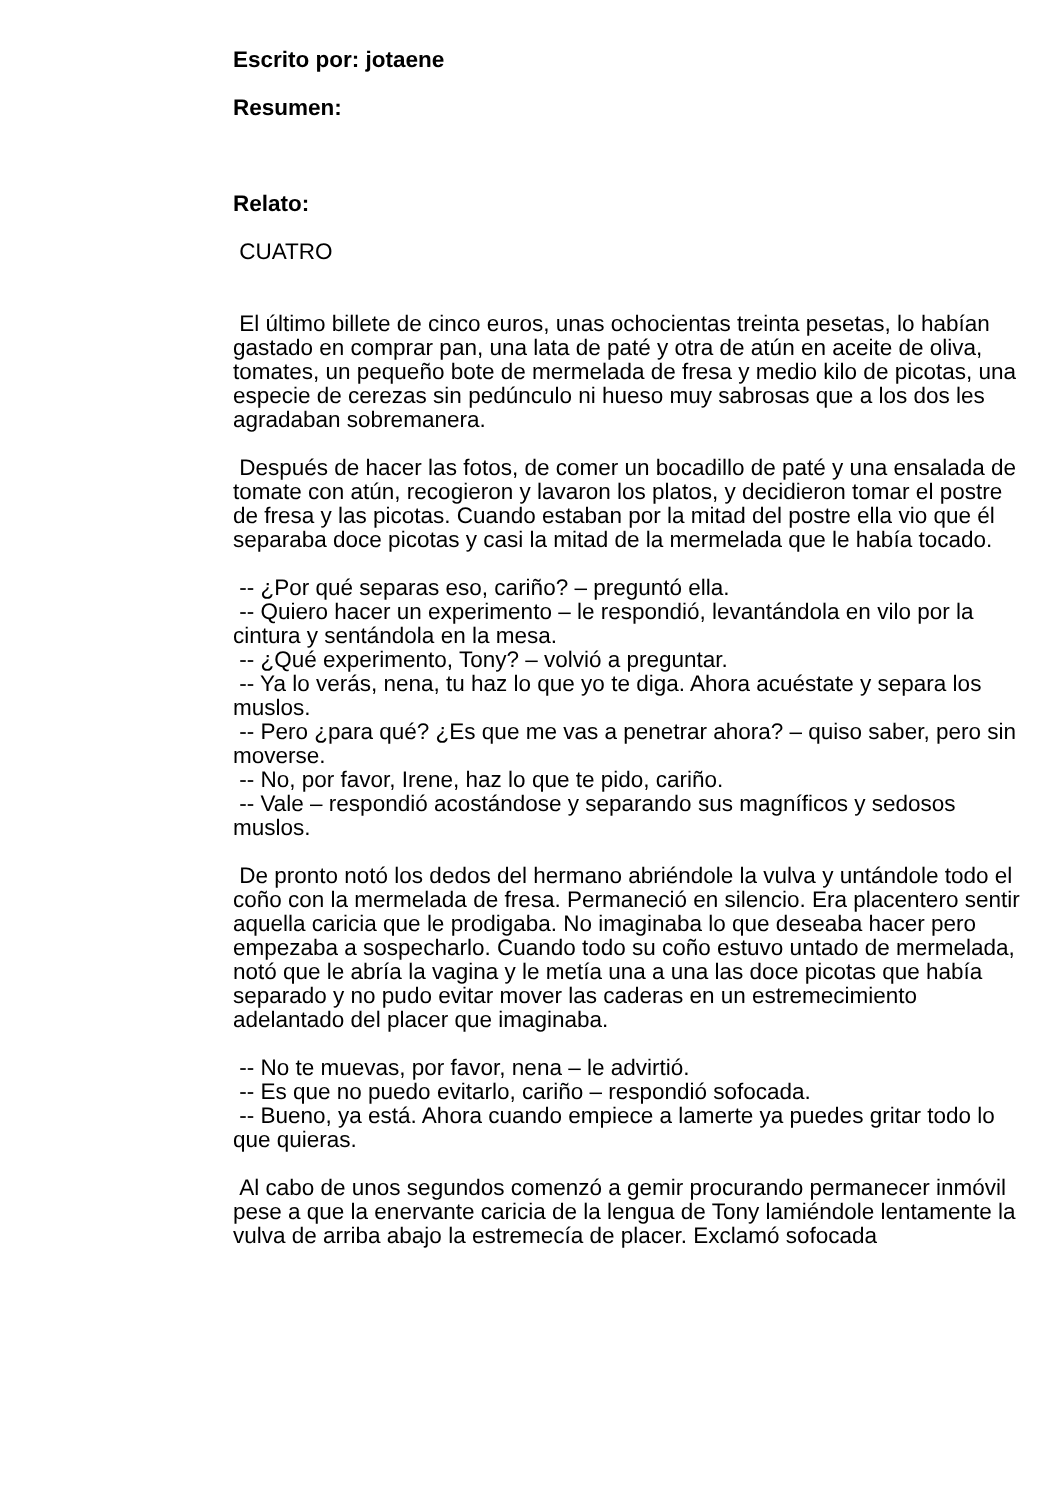Escrito por: jotaene
Resumen:
Relato:
CUATRO
El último billete de cinco euros, unas ochocientas treinta pesetas, lo habían gastado en comprar pan, una lata de paté y otra de atún en aceite de oliva, tomates, un pequeño bote de mermelada de fresa y medio kilo de picotas, una especie de cerezas sin pedúnculo ni hueso muy sabrosas que a los dos les agradaban sobremanera.
Después de hacer las fotos, de comer un bocadillo de paté y una ensalada de tomate con atún, recogieron y lavaron los platos, y decidieron tomar el postre de fresa y las picotas. Cuando estaban por la mitad del postre ella vio que él separaba doce picotas y casi la mitad de la mermelada que le había tocado.
-- ¿Por qué separas eso, cariño? – preguntó ella.
-- Quiero hacer un experimento – le respondió, levantándola en vilo por la cintura y sentándola en la mesa.
-- ¿Qué experimento, Tony? – volvió a preguntar.
-- Ya lo verás, nena, tu haz lo que yo te diga. Ahora acuéstate y separa los muslos.
-- Pero ¿para qué? ¿Es que me vas a penetrar ahora? – quiso saber, pero sin moverse.
-- No, por favor, Irene, haz lo que te pido, cariño.
-- Vale – respondió acostándose y separando sus magníficos y sedosos muslos.
De pronto notó los dedos del hermano abriéndole la vulva y untándole todo el coño con la mermelada de fresa. Permaneció en silencio. Era placentero sentir aquella caricia que le prodigaba. No imaginaba lo que deseaba hacer pero empezaba a sospecharlo. Cuando todo su coño estuvo untado de mermelada, notó que le abría la vagina y le metía una a una las doce picotas que había separado y no pudo evitar mover las caderas en un estremecimiento adelantado del placer que imaginaba.
-- No te muevas, por favor, nena – le advirtió.
-- Es que no puedo evitarlo, cariño – respondió sofocada.
-- Bueno, ya está. Ahora cuando empiece a lamerte ya puedes gritar todo lo que quieras.
Al cabo de unos segundos comenzó a gemir procurando permanecer inmóvil pese a que la enervante caricia de la lengua de Tony lamiéndole lentamente la vulva de arriba abajo la estremecía de placer. Exclamó sofocada